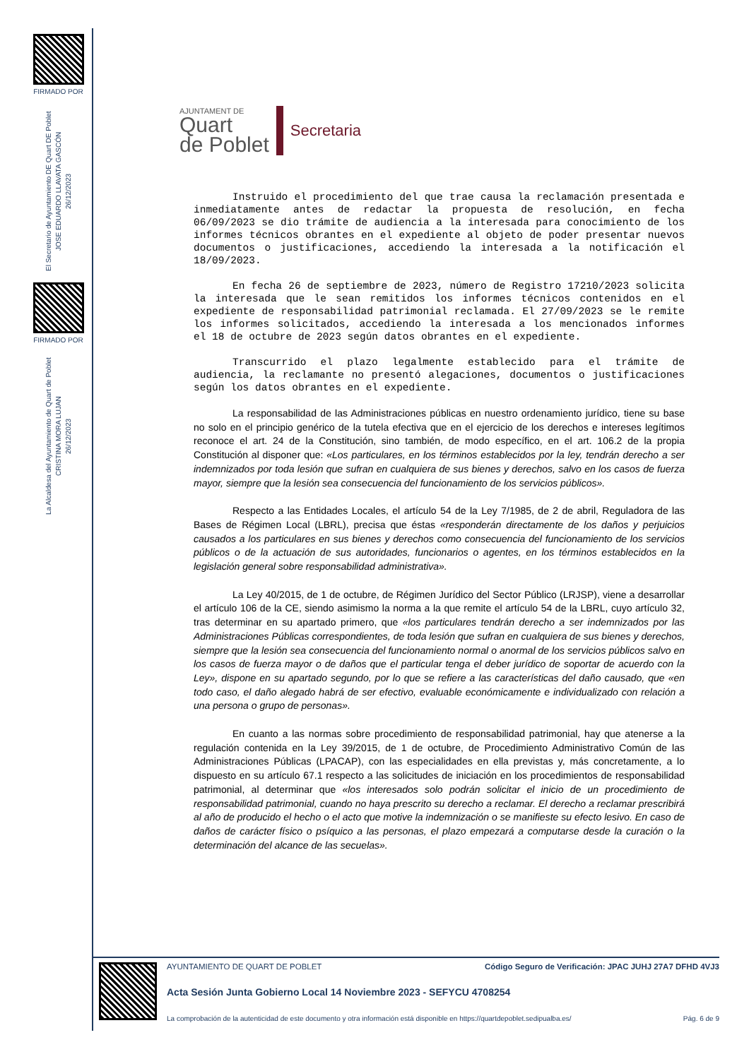FIRMADO POR
El Secretario de Ayuntamiento DE Quart DE Poblet
JOSE EDUARDO LLAVATA GASCÓN
26/12/2023
FIRMADO POR
La Alcaldesa del Ayuntamiento de Quart de Poblet
CRISTINA MORA LUJAN
26/12/2023
AJUNTAMENT DE
Quart
de Poblet
Secretaria
Instruido el procedimiento del que trae causa la reclamación presentada e inmediatamente antes de redactar la propuesta de resolución, en fecha 06/09/2023 se dio trámite de audiencia a la interesada para conocimiento de los informes técnicos obrantes en el expediente al objeto de poder presentar nuevos documentos o justificaciones, accediendo la interesada a la notificación el 18/09/2023.
En fecha 26 de septiembre de 2023, número de Registro 17210/2023 solicita la interesada que le sean remitidos los informes técnicos contenidos en el expediente de responsabilidad patrimonial reclamada. El 27/09/2023 se le remite los informes solicitados, accediendo la interesada a los mencionados informes el 18 de octubre de 2023 según datos obrantes en el expediente.
Transcurrido el plazo legalmente establecido para el trámite de audiencia, la reclamante no presentó alegaciones, documentos o justificaciones según los datos obrantes en el expediente.
La responsabilidad de las Administraciones públicas en nuestro ordenamiento jurídico, tiene su base no solo en el principio genérico de la tutela efectiva que en el ejercicio de los derechos e intereses legítimos reconoce el art. 24 de la Constitución, sino también, de modo específico, en el art. 106.2 de la propia Constitución al disponer que: «Los particulares, en los términos establecidos por la ley, tendrán derecho a ser indemnizados por toda lesión que sufran en cualquiera de sus bienes y derechos, salvo en los casos de fuerza mayor, siempre que la lesión sea consecuencia del funcionamiento de los servicios públicos».
Respecto a las Entidades Locales, el artículo 54 de la Ley 7/1985, de 2 de abril, Reguladora de las Bases de Régimen Local (LBRL), precisa que éstas «responderán directamente de los daños y perjuicios causados a los particulares en sus bienes y derechos como consecuencia del funcionamiento de los servicios públicos o de la actuación de sus autoridades, funcionarios o agentes, en los términos establecidos en la legislación general sobre responsabilidad administrativa».
La Ley 40/2015, de 1 de octubre, de Régimen Jurídico del Sector Público (LRJSP), viene a desarrollar el artículo 106 de la CE, siendo asimismo la norma a la que remite el artículo 54 de la LBRL, cuyo artículo 32, tras determinar en su apartado primero, que «los particulares tendrán derecho a ser indemnizados por las Administraciones Públicas correspondientes, de toda lesión que sufran en cualquiera de sus bienes y derechos, siempre que la lesión sea consecuencia del funcionamiento normal o anormal de los servicios públicos salvo en los casos de fuerza mayor o de daños que el particular tenga el deber jurídico de soportar de acuerdo con la Ley», dispone en su apartado segundo, por lo que se refiere a las características del daño causado, que «en todo caso, el daño alegado habrá de ser efectivo, evaluable económicamente e individualizado con relación a una persona o grupo de personas».
En cuanto a las normas sobre procedimiento de responsabilidad patrimonial, hay que atenerse a la regulación contenida en la Ley 39/2015, de 1 de octubre, de Procedimiento Administrativo Común de las Administraciones Públicas (LPACAP), con las especialidades en ella previstas y, más concretamente, a lo dispuesto en su artículo 67.1 respecto a las solicitudes de iniciación en los procedimientos de responsabilidad patrimonial, al determinar que «los interesados solo podrán solicitar el inicio de un procedimiento de responsabilidad patrimonial, cuando no haya prescrito su derecho a reclamar. El derecho a reclamar prescribirá al año de producido el hecho o el acto que motive la indemnización o se manifieste su efecto lesivo. En caso de daños de carácter físico o psíquico a las personas, el plazo empezará a computarse desde la curación o la determinación del alcance de las secuelas».
AYUNTAMIENTO DE QUART DE POBLET Código Seguro de Verificación: JPAC JUHJ 27A7 DFHD 4VJ3
Acta Sesión Junta Gobierno Local 14 Noviembre 2023 - SEFYCU 4708254
La comprobación de la autenticidad de este documento y otra información está disponible en https://quartdepoblet.sedipualba.es/ Pág. 6 de 9